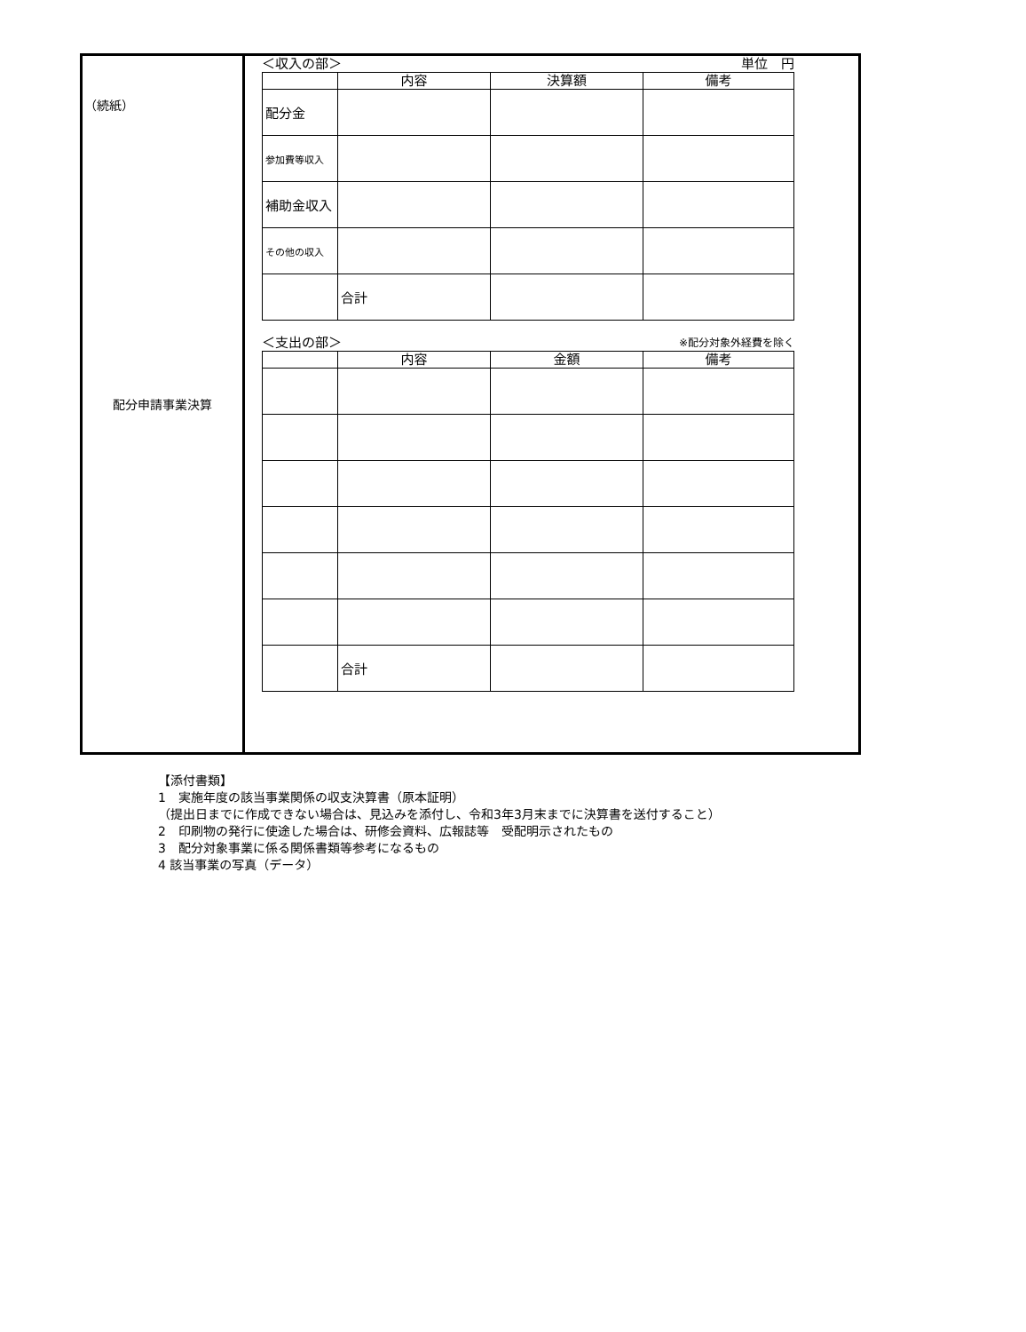（続紙）
配分申請事業決算
＜収入の部＞ 単位　円
| | 内容 | 決算額 | 備考 |
| --- | --- | --- | --- |
| 配分金 | | | |
| 参加費等収入 | | | |
| 補助金収入 | | | |
| その他の収入 | | | |
| | 合計 | | |
＜支出の部＞ ※配分対象外経費を除く
| | 内容 | 金額 | 備考 |
| --- | --- | --- | --- |
| | 合計 | | |
【添付書類】
1　実施年度の該当事業関係の収支決算書（原本証明）
（提出日までに作成できない場合は、見込みを添付し、令和3年3月末までに決算書を送付すること）
2　印刷物の発行に使途した場合は、研修会資料、広報誌等　受配明示されたもの
3　配分対象事業に係る関係書類等参考になるもの
4 該当事業の写真（データ）